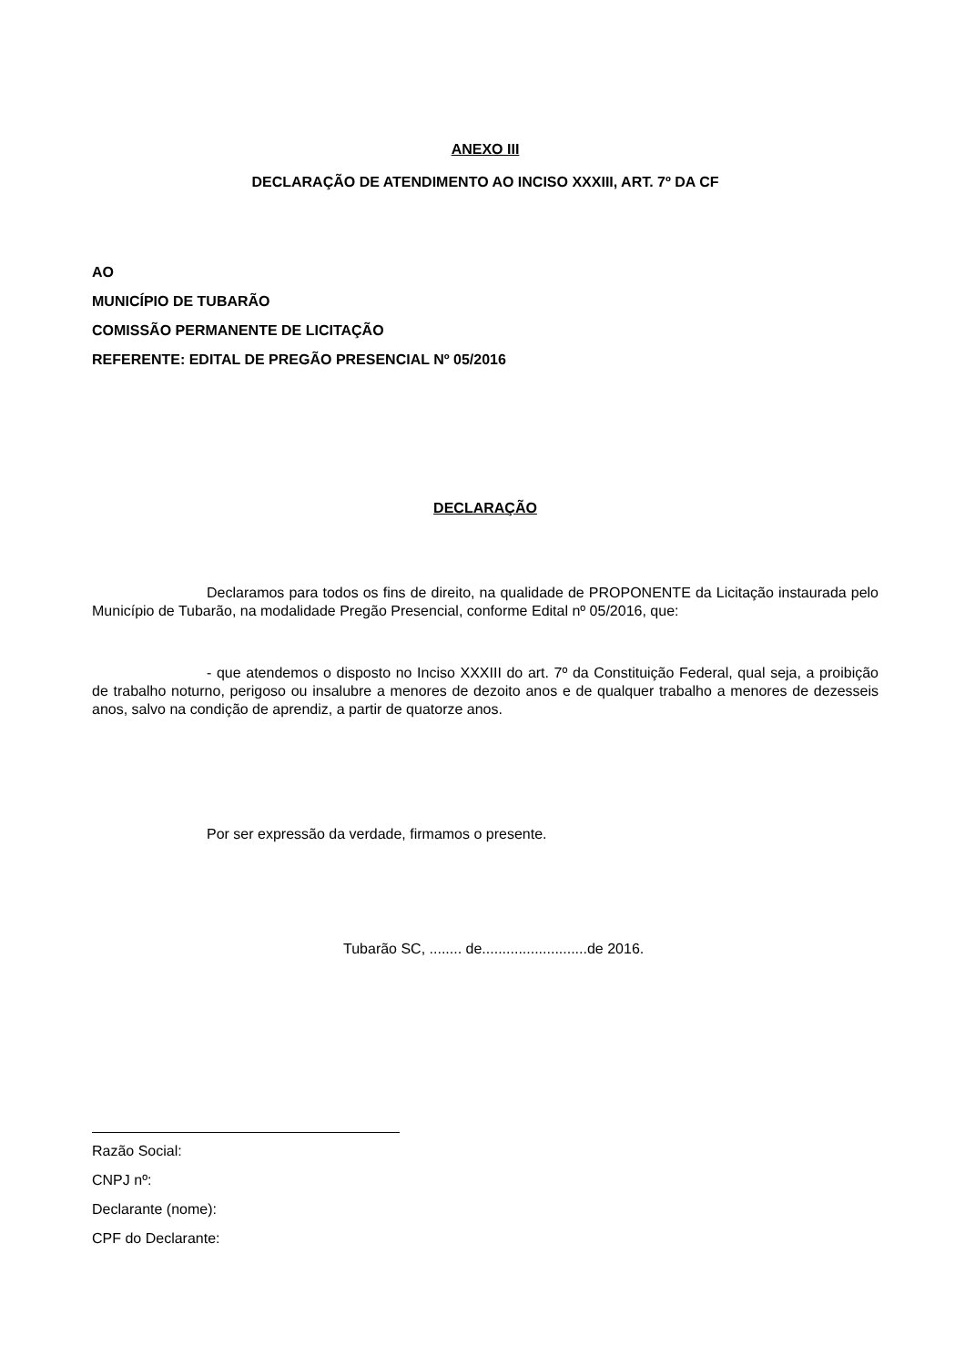ANEXO III
DECLARAÇÃO DE ATENDIMENTO AO INCISO XXXIII, ART. 7º DA CF
AO
MUNICÍPIO DE TUBARÃO
COMISSÃO PERMANENTE DE LICITAÇÃO
REFERENTE: EDITAL DE PREGÃO PRESENCIAL Nº 05/2016
DECLARAÇÃO
Declaramos para todos os fins de direito, na qualidade de PROPONENTE da Licitação instaurada pelo Município de Tubarão, na modalidade Pregão Presencial, conforme Edital nº 05/2016, que:
- que atendemos o disposto no Inciso XXXIII do art. 7º da Constituição Federal, qual seja, a proibição de trabalho noturno, perigoso ou insalubre a menores de dezoito anos e de qualquer trabalho a menores de dezesseis anos, salvo na condição de aprendiz, a partir de quatorze anos.
Por ser expressão da verdade, firmamos o presente.
Tubarão SC, ........ de..........................de 2016.
Razão Social:
CNPJ nº:
Declarante (nome):
CPF do Declarante: